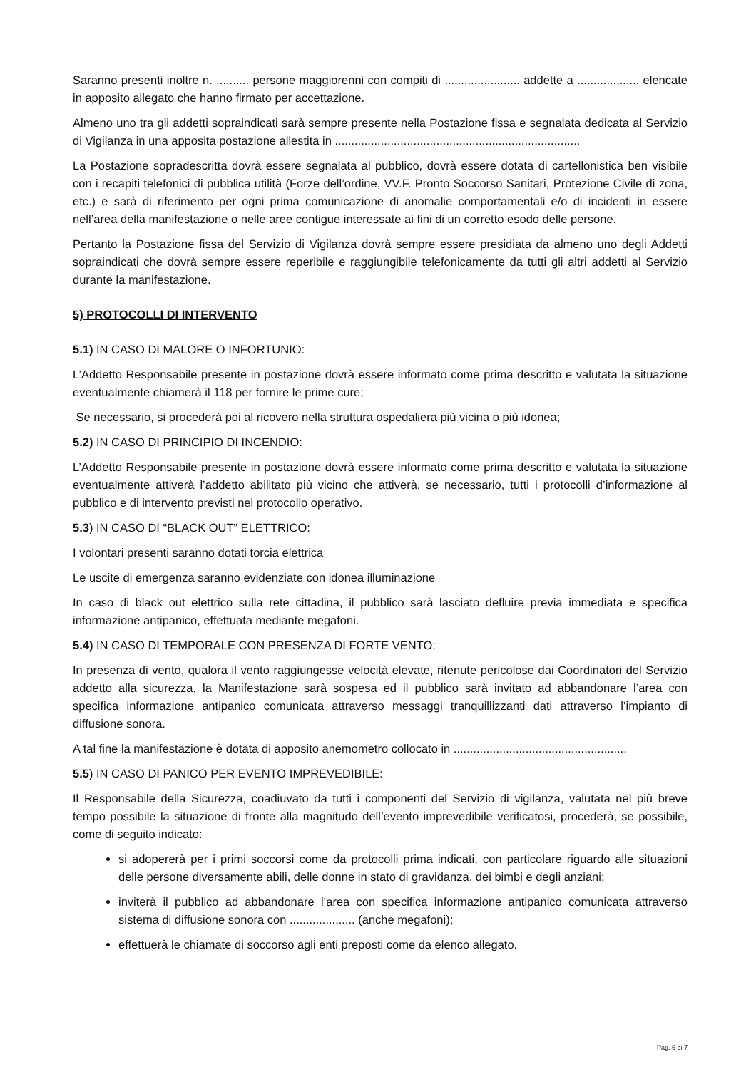Saranno presenti inoltre n. .......... persone maggiorenni con compiti di ....................... addette a ................... elencate in apposito allegato che hanno firmato per accettazione.
Almeno uno tra gli addetti sopraindicati sarà sempre presente nella Postazione fissa e segnalata dedicata al Servizio di Vigilanza in una apposita postazione allestita in ...........................................................................
La Postazione sopradescritta dovrà essere segnalata al pubblico, dovrà essere dotata di cartellonistica ben visibile con i recapiti telefonici di pubblica utilità (Forze dell’ordine, VV.F. Pronto Soccorso Sanitari, Protezione Civile di zona, etc.) e sarà di riferimento per ogni prima comunicazione di anomalie comportamentali e/o di incidenti in essere nell’area della manifestazione o nelle aree contigue interessate ai fini di un corretto esodo delle persone.
Pertanto la Postazione fissa del Servizio di Vigilanza dovrà sempre essere presidiata da almeno uno degli Addetti sopraindicati che dovrà sempre essere reperibile e raggiungibile telefonicamente da tutti gli altri addetti al Servizio durante la manifestazione.
5) PROTOCOLLI DI INTERVENTO
5.1) IN CASO DI MALORE O INFORTUNIO:
L’Addetto Responsabile presente in postazione dovrà essere informato come prima descritto e valutata la situazione eventualmente chiamerà il 118 per fornire le prime cure;
Se necessario, si procederà poi al ricovero nella struttura ospedaliera più vicina o più idonea;
5.2) IN CASO DI PRINCIPIO DI INCENDIO:
L’Addetto Responsabile presente in postazione dovrà essere informato come prima descritto e valutata la situazione eventualmente attiverà l’addetto abilitato più vicino che attiverà, se necessario, tutti i protocolli d’informazione al pubblico e di intervento previsti nel protocollo operativo.
5.3) IN CASO DI “BLACK OUT” ELETTRICO:
I volontari presenti saranno dotati torcia elettrica
Le uscite di emergenza saranno evidenziate con idonea illuminazione
In caso di black out elettrico sulla rete cittadina, il pubblico sarà lasciato defluire previa immediata e specifica informazione antipanico, effettuata mediante megafoni.
5.4) IN CASO DI TEMPORALE CON PRESENZA DI FORTE VENTO:
In presenza di vento, qualora il vento raggiungesse velocità elevate, ritenute pericolose dai Coordinatori del Servizio addetto alla sicurezza, la Manifestazione sarà sospesa ed il pubblico sarà invitato ad abbandonare l’area con specifica informazione antipanico comunicata attraverso messaggi tranquillizzanti dati attraverso l’impianto di diffusione sonora.
A tal fine la manifestazione è dotata di apposito anemometro collocato in .....................................................
5.5) IN CASO DI PANICO PER EVENTO IMPREVEDIBILE:
Il Responsabile della Sicurezza, coadiuvato da tutti i componenti del Servizio di vigilanza, valutata nel più breve tempo possibile la situazione di fronte alla magnitudo dell’evento imprevedibile verificatosi, procederà, se possibile, come di seguito indicato:
si adopererà per i primi soccorsi come da protocolli prima indicati, con particolare riguardo alle situazioni delle persone diversamente abili, delle donne in stato di gravidanza, dei bimbi e degli anziani;
inviterà il pubblico ad abbandonare l’area con specifica informazione antipanico comunicata attraverso sistema di diffusione sonora con .................... (anche megafoni);
effettuerà le chiamate di soccorso agli enti preposti come da elenco allegato.
Pag. 6 di 7